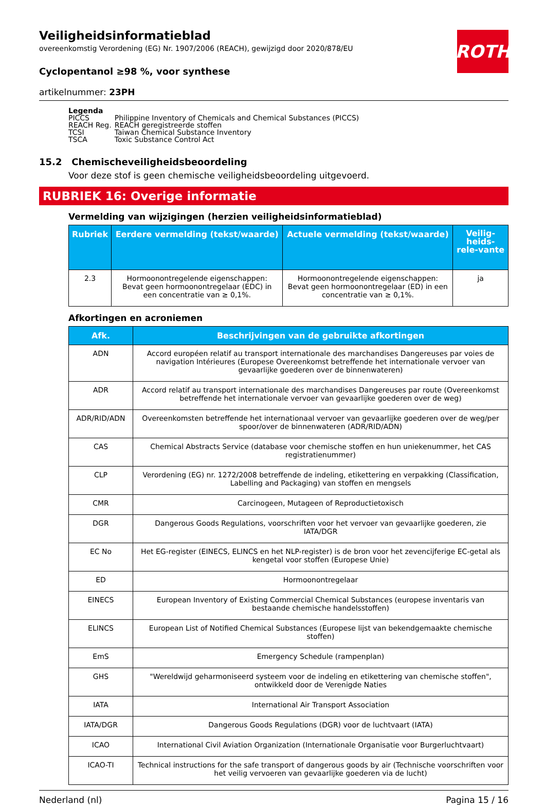ROTH
Veiligheidsinformatieblad
overeenkomstig Verordening (EG) Nr. 1907/2006 (REACH), gewijzigd door 2020/878/EU
Cyclopentanol ≥98 %, voor synthese
artikelnummer: 23PH
Legenda
| PICCS | Philippine Inventory of Chemicals and Chemical Substances (PICCS) |
| REACH Reg. | REACH geregistreerde stoffen |
| TCSI | Taiwan Chemical Substance Inventory |
| TSCA | Toxic Substance Control Act |
15.2 Chemischeveiligheidsbeoordeling
Voor deze stof is geen chemische veiligheidsbeoordeling uitgevoerd.
RUBRIEK 16: Overige informatie
Vermelding van wijzigingen (herzien veiligheidsinformatieblad)
| Rubriek | Eerdere vermelding (tekst/waarde) | Actuele vermelding (tekst/waarde) | Veilig-heids-rele-vante |
| --- | --- | --- | --- |
| 2.3 | Hormoonontregelende eigenschappen: Bevat geen hormoonontregelaar (EDC) in een concentratie van ≥ 0,1%. | Hormoonontregelende eigenschappen: Bevat geen hormoonontregelaar (ED) in een concentratie van ≥ 0,1%. | ja |
Afkortingen en acroniemen
| Afk. | Beschrijvingen van de gebruikte afkortingen |
| --- | --- |
| ADN | Accord européen relatif au transport internationale des marchandises Dangereuses par voies de navigation Intérieures (Europese Overeenkomst betreffende het internationale vervoer van gevaarlijke goederen over de binnenwateren) |
| ADR | Accord relatif au transport internationale des marchandises Dangereuses par route (Overeenkomst betreffende het internationale vervoer van gevaarlijke goederen over de weg) |
| ADR/RID/ADN | Overeenkomsten betreffende het internationaal vervoer van gevaarlijke goederen over de weg/per spoor/over de binnenwateren (ADR/RID/ADN) |
| CAS | Chemical Abstracts Service (database voor chemische stoffen en hun uniekenummer, het CAS registratienummer) |
| CLP | Verordening (EG) nr. 1272/2008 betreffende de indeling, etikettering en verpakking (Classification, Labelling and Packaging) van stoffen en mengsels |
| CMR | Carcinogeen, Mutageen of Reproductietoxisch |
| DGR | Dangerous Goods Regulations, voorschriften voor het vervoer van gevaarlijke goederen, zie IATA/DGR |
| EC No | Het EG-register (EINECS, ELINCS en het NLP-register) is de bron voor het zevencijferige EC-getal als kengetal voor stoffen (Europese Unie) |
| ED | Hormoonontregelaar |
| EINECS | European Inventory of Existing Commercial Chemical Substances (europese inventaris van bestaande chemische handelsstoffen) |
| ELINCS | European List of Notified Chemical Substances (Europese lijst van bekendgemaakte chemische stoffen) |
| EmS | Emergency Schedule (rampenplan) |
| GHS | "Wereldwijd geharmoniseerd systeem voor de indeling en etikettering van chemische stoffen", ontwikkeld door de Verenigde Naties |
| IATA | International Air Transport Association |
| IATA/DGR | Dangerous Goods Regulations (DGR) voor de luchtvaart (IATA) |
| ICAO | International Civil Aviation Organization (Internationale Organisatie voor Burgerluchtvaart) |
| ICAO-TI | Technical instructions for the safe transport of dangerous goods by air (Technische voorschriften voor het veilig vervoeren van gevaarlijke goederen via de lucht) |
Nederland (nl) Pagina 15 / 16